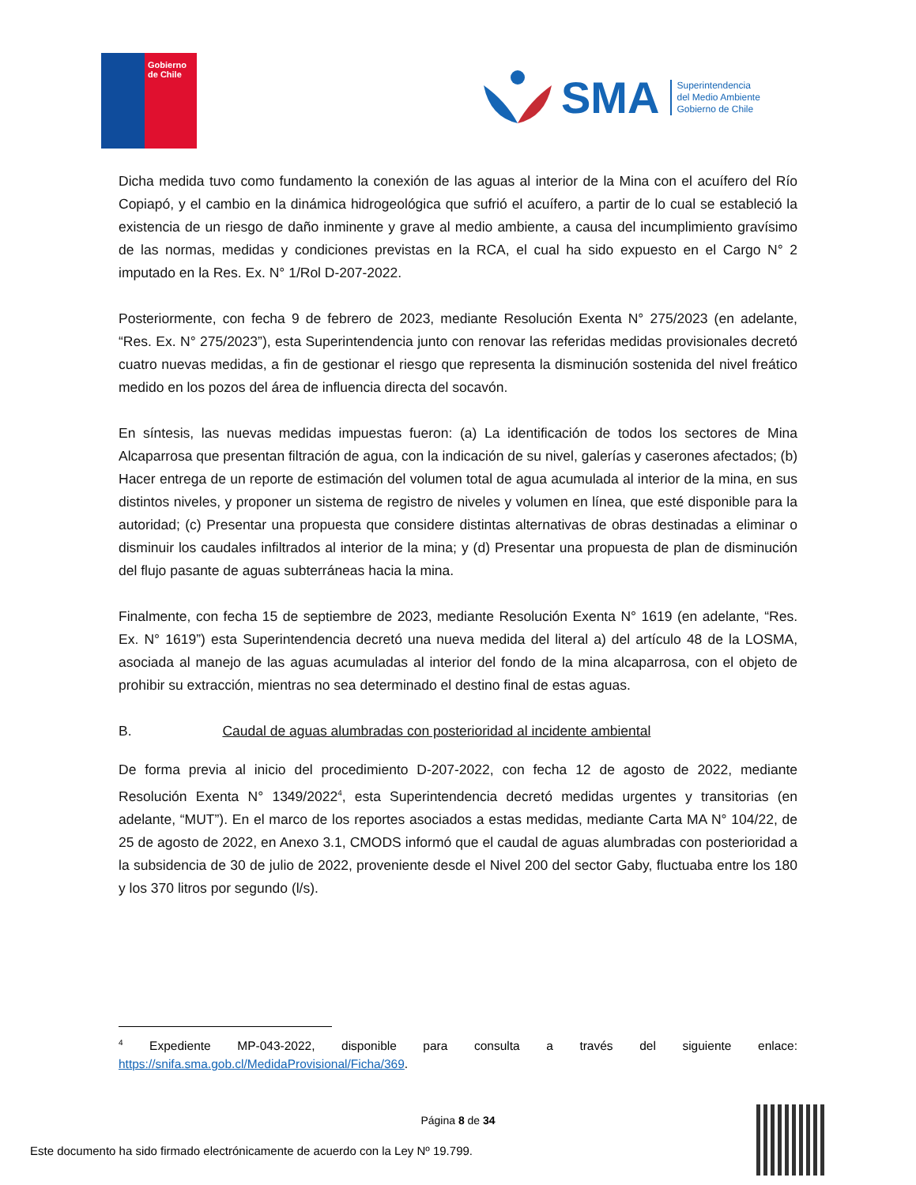Gobierno
de Chile
SMA
Superintendencia
del Medio Ambiente
Gobierno de Chile
Dicha medida tuvo como fundamento la conexión de las aguas al interior de la Mina con el acuífero del Río Copiapó, y el cambio en la dinámica hidrogeológica que sufrió el acuífero, a partir de lo cual se estableció la existencia de un riesgo de daño inminente y grave al medio ambiente, a causa del incumplimiento gravísimo de las normas, medidas y condiciones previstas en la RCA, el cual ha sido expuesto en el Cargo N° 2 imputado en la Res. Ex. N° 1/Rol D-207-2022.
Posteriormente, con fecha 9 de febrero de 2023, mediante Resolución Exenta N° 275/2023 (en adelante, “Res. Ex. N° 275/2023”), esta Superintendencia junto con renovar las referidas medidas provisionales decretó cuatro nuevas medidas, a fin de gestionar el riesgo que representa la disminución sostenida del nivel freático medido en los pozos del área de influencia directa del socavón.
En síntesis, las nuevas medidas impuestas fueron: (a) La identificación de todos los sectores de Mina Alcaparrosa que presentan filtración de agua, con la indicación de su nivel, galerías y caserones afectados; (b) Hacer entrega de un reporte de estimación del volumen total de agua acumulada al interior de la mina, en sus distintos niveles, y proponer un sistema de registro de niveles y volumen en línea, que esté disponible para la autoridad; (c) Presentar una propuesta que considere distintas alternativas de obras destinadas a eliminar o disminuir los caudales infiltrados al interior de la mina; y (d) Presentar una propuesta de plan de disminución del flujo pasante de aguas subterráneas hacia la mina.
Finalmente, con fecha 15 de septiembre de 2023, mediante Resolución Exenta N° 1619 (en adelante, “Res. Ex. N° 1619”) esta Superintendencia decretó una nueva medida del literal a) del artículo 48 de la LOSMA, asociada al manejo de las aguas acumuladas al interior del fondo de la mina alcaparrosa, con el objeto de prohibir su extracción, mientras no sea determinado el destino final de estas aguas.
B. Caudal de aguas alumbradas con posterioridad al incidente ambiental
De forma previa al inicio del procedimiento D-207-2022, con fecha 12 de agosto de 2022, mediante Resolución Exenta N° 1349/2022<sup>4</sup>, esta Superintendencia decretó medidas urgentes y transitorias (en adelante, “MUT”). En el marco de los reportes asociados a estas medidas, mediante Carta MA N° 104/22, de 25 de agosto de 2022, en Anexo 3.1, CMODS informó que el caudal de aguas alumbradas con posterioridad a la subsidencia de 30 de julio de 2022, proveniente desde el Nivel 200 del sector Gaby, fluctuaba entre los 180 y los 370 litros por segundo (l/s).
<sup>4</sup> Expediente MP-043-2022, disponible para consulta a través del siguiente enlace: https://snifa.sma.gob.cl/MedidaProvisional/Ficha/369.
Página 8 de 34
Este documento ha sido firmado electrónicamente de acuerdo con la Ley Nº 19.799.